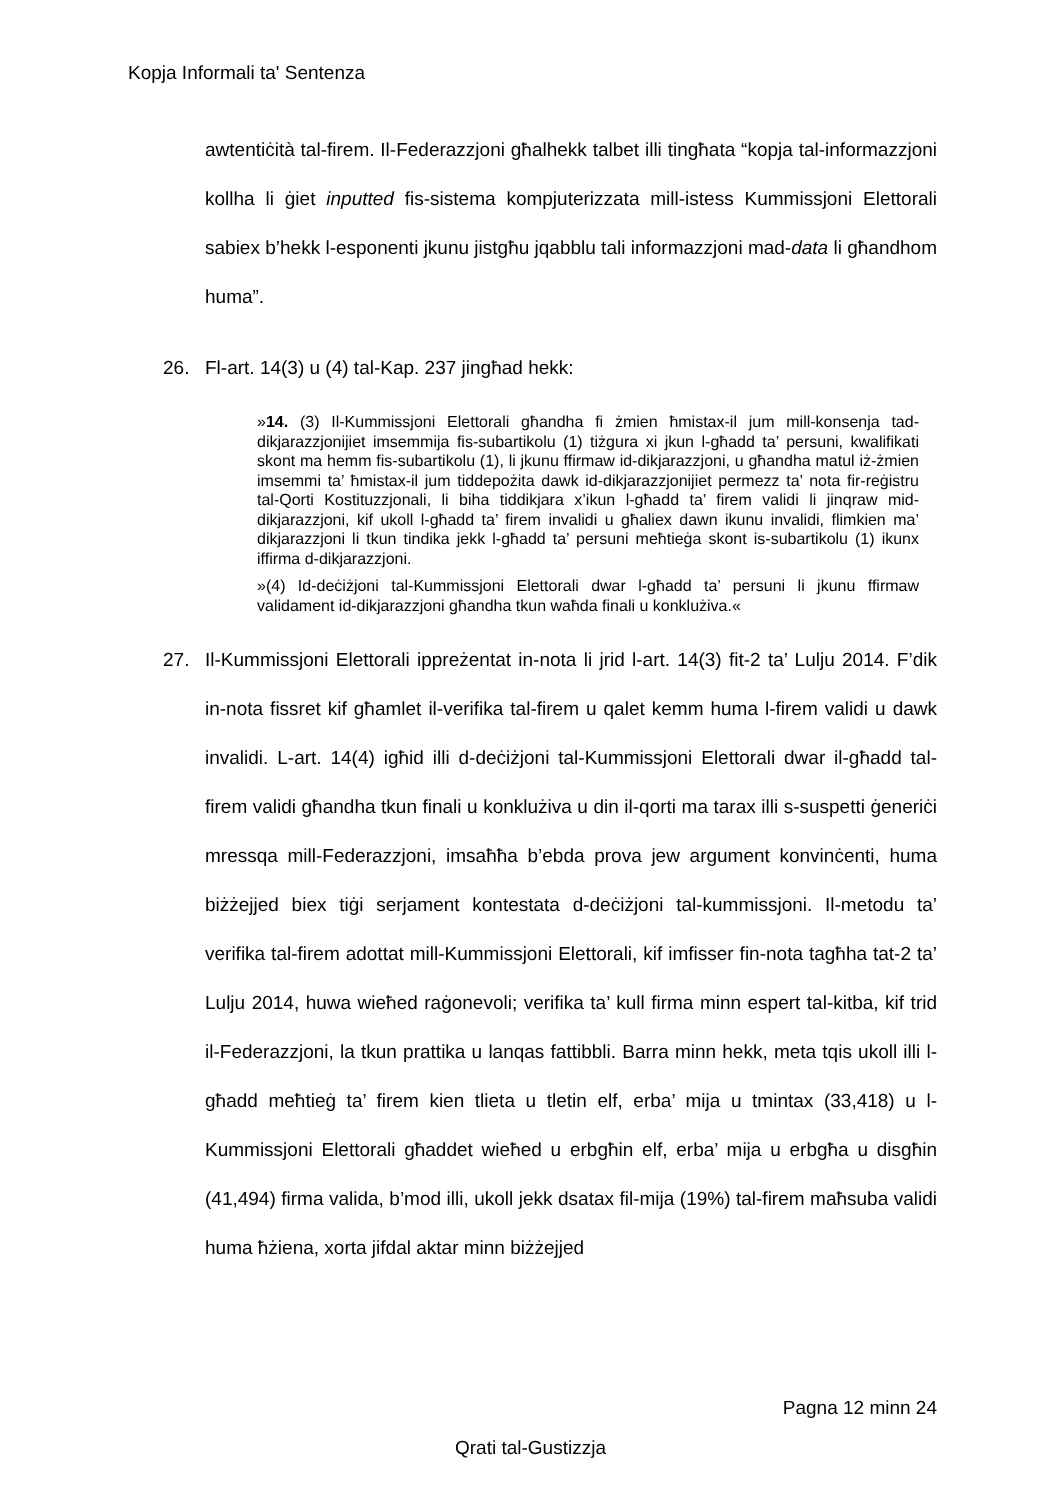Kopja Informali ta' Sentenza
awtentiċità tal-firem. Il-Federazzjoni għalhekk talbet illi tingħata “kopja tal-informazzjoni kollha li ġiet inputted fis-sistema kompjuterizzata mill-istess Kummissjoni Elettorali sabiex b’hekk l-esponenti jkunu jistgħu jqabblu tali informazzjoni mad-data li għandhom huma”.
26. Fl-art. 14(3) u (4) tal-Kap. 237 jingħad hekk:
»14. (3) Il-Kummissjoni Elettorali għandha fi żmien ħmistax-il jum mill-konsenja tad-dikjarazzjonijiet imsemmija fis-subartikolu (1) tiżgura xi jkun l-għadd ta’ persuni, kwalifikati skont ma hemm fis-subartikolu (1), li jkunu ffirmaw id-dikjarazzjoni, u għandha matul iż-żmien imsemmi ta’ ħmistax-il jum tiddepożita dawk id-dikjarazzjonijiet permezz ta’ nota fir-reġistru tal-Qorti Kostituzzjonali, li biha tiddikjara x’ikun l-għadd ta’ firem validi li jinqraw mid-dikjarazzjoni, kif ukoll l-għadd ta’ firem invalidi u għaliex dawn ikunu invalidi, flimkien ma’ dikjarazzjoni li tkun tindika jekk l-għadd ta’ persuni meħtieġa skont is-subartikolu (1) ikunx iffirma d-dikjarazzjoni.
»(4) Id-deċiżjoni tal-Kummissjoni Elettorali dwar l-għadd ta’ persuni li jkunu ffirmaw validament id-dikjarazzjoni għandha tkun waħda finali u konklużiva.«
27. Il-Kummissjoni Elettorali ippreżentat in-nota li jrid l-art. 14(3) fit-2 ta’ Lulju 2014. F’dik in-nota fissret kif għamlet il-verifika tal-firem u qalet kemm huma l-firem validi u dawk invalidi. L-art. 14(4) igħid illi d-deċiżjoni tal-Kummissjoni Elettorali dwar il-għadd tal-firem validi għandha tkun finali u konklużiva u din il-qorti ma tarax illi s-suspetti ġeneriċi mressqa mill-Federazzjoni, imsaħħa b’ebda prova jew argument konvinċenti, huma biżżejjed biex tiġi serjament kontestata d-deċiżjoni tal-kummissjoni. Il-metodu ta’ verifika tal-firem adottat mill-Kummissjoni Elettorali, kif imfisser fin-nota tagħha tat-2 ta’ Lulju 2014, huwa wieħed raġonevoli; verifika ta’ kull firma minn espert tal-kitba, kif trid il-Federazzjoni, la tkun prattika u lanqas fattibbli. Barra minn hekk, meta tqis ukoll illi l-għadd meħtieġ ta’ firem kien tlieta u tletin elf, erba’ mija u tmintax (33,418) u l-Kummissjoni Elettorali għaddet wieħed u erbgħin elf, erba’ mija u erbgħa u disgħin (41,494) firma valida, b’mod illi, ukoll jekk dsatax fil-mija (19%) tal-firem maħsuba validi huma ħżiena, xorta jifdal aktar minn biżżejjed
Pagna 12 minn 24
Qrati tal-Gustizzja